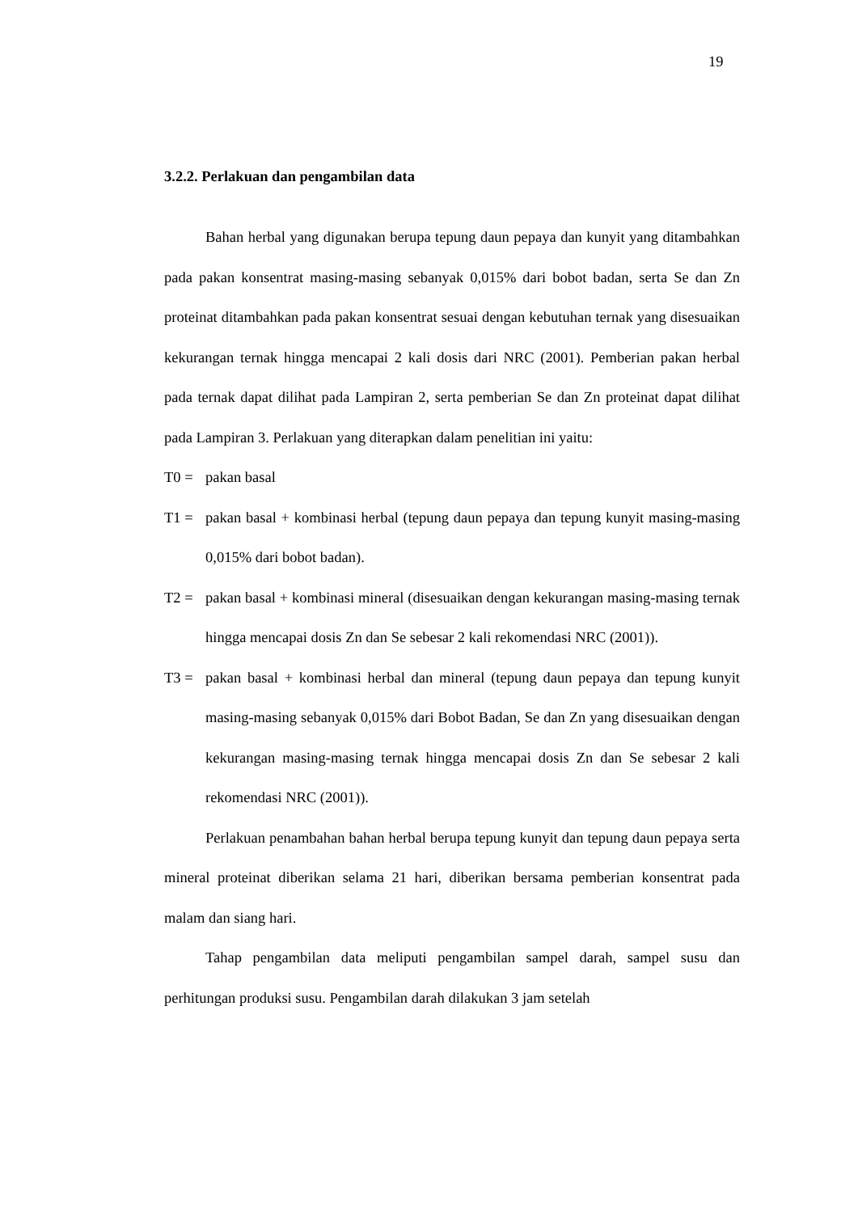19
3.2.2. Perlakuan dan pengambilan data
Bahan herbal yang digunakan berupa tepung daun pepaya dan kunyit yang ditambahkan pada pakan konsentrat masing-masing sebanyak 0,015% dari bobot badan, serta Se dan Zn proteinat ditambahkan pada pakan konsentrat sesuai dengan kebutuhan ternak yang disesuaikan kekurangan ternak hingga mencapai 2 kali dosis dari NRC (2001). Pemberian pakan herbal pada ternak dapat dilihat pada Lampiran 2, serta pemberian Se dan Zn proteinat dapat dilihat pada Lampiran 3. Perlakuan yang diterapkan dalam penelitian ini yaitu:
T0 = pakan basal
T1 = pakan basal + kombinasi herbal (tepung daun pepaya dan tepung kunyit masing-masing 0,015% dari bobot badan).
T2 = pakan basal + kombinasi mineral (disesuaikan dengan kekurangan masing-masing ternak hingga mencapai dosis Zn dan Se sebesar 2 kali rekomendasi NRC (2001)).
T3 = pakan basal + kombinasi herbal dan mineral (tepung daun pepaya dan tepung kunyit masing-masing sebanyak 0,015% dari Bobot Badan, Se dan Zn yang disesuaikan dengan kekurangan masing-masing ternak hingga mencapai dosis Zn dan Se sebesar 2 kali rekomendasi NRC (2001)).
Perlakuan penambahan bahan herbal berupa tepung kunyit dan tepung daun pepaya serta mineral proteinat diberikan selama 21 hari, diberikan bersama pemberian konsentrat pada malam dan siang hari.
Tahap pengambilan data meliputi pengambilan sampel darah, sampel susu dan perhitungan produksi susu. Pengambilan darah dilakukan 3 jam setelah